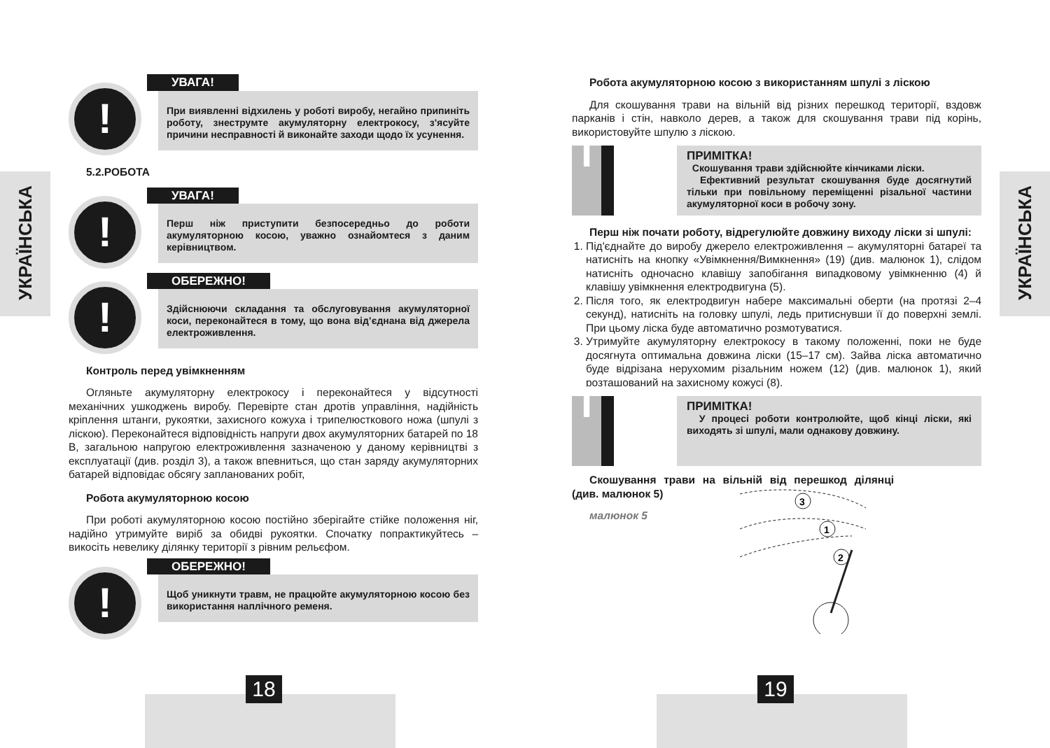УКРАЇНСЬКА
УКРАЇНСЬКА
!
УВАГА!
При виявленні відхилень у роботі виробу, негайно припиніть роботу, знеструмте акумуляторну електрокосу, з'ясуйте причини несправності й виконайте заходи щодо їх усунення.
5.2.РОБОТА
!
УВАГА!
Перш ніж приступити безпосередньо до роботи акумуляторною косою, уважно ознайомтеся з даним керівництвом.
!
ОБЕРЕЖНО!
Здійснюючи складання та обслуговування акумуляторної коси, переконайтеся в тому, що вона від’єднана від джерела електроживлення.
Контроль перед увімкненням
Огляньте акумуляторну електрокосу і переконайтеся у відсутності механічних ушкоджень виробу. Перевірте стан дротів управління, надійність кріплення штанги, рукоятки, захисного кожуха і трипелюсткового ножа (шпулі з ліскою). Переконайтеся відповідність напруги двох акумуляторних батарей по 18 В, загальною напругою електроживлення зазначеною у даному керівництві з експлуатації (див. розділ 3), а також впевниться, що стан заряду акумуляторних батарей відповідає обсягу запланованих робіт,
Робота акумуляторною косою
При роботі акумуляторною косою постійно зберігайте стійке положення ніг, надійно утримуйте виріб за обидві рукоятки. Спочатку попрактикуйтесь – викосіть невелику ділянку території з рівним рельєфом.
!
ОБЕРЕЖНО!
Щоб уникнути травм, не працюйте акумуляторною косою без використання наплічного ременя.
Робота акумуляторною косою з використанням шпулі з ліскою
Для скошування трави на вільній від різних перешкод території, вздовж парканів і стін, навколо дерев, а також для скошування трави під корінь, використовуйте шпулю з ліскою.
i
ПРИМІТКА!
Скошування трави здійснюйте кінчиками ліски.
Ефективний результат скошування буде досягнутий тільки при повільному переміщенні різальної частини акумуляторної коси в робочу зону.
Перш ніж почати роботу, відрегулюйте довжину виходу ліски зі шпулі:
1. Під'єднайте до виробу джерело електроживлення – акумуляторні батареї та натисніть на кнопку «Увімкнення/Вимкнення» (19) (див. малюнок 1), слідом натисніть одночасно клавішу запобігання випадковому увімкненню (4) й клавішу увімкнення електродвигуна (5).
2. Після того, як електродвигун набере максимальні оберти (на протязі 2–4 секунд), натисніть на головку шпулі, ледь притиснувши її до поверхні землі. При цьому ліска буде автоматично розмотуватися.
3. Утримуйте акумуляторну електрокосу в такому положенні, поки не буде досягнута оптимальна довжина ліски (15–17 см). Зайва ліска автоматично буде відрізана нерухомим різальним ножем (12) (див. малюнок 1), який розташований на захисному кожусі (8).
i
ПРИМІТКА!
У процесі роботи контролюйте, щоб кінці ліски, які виходять зі шпулі, мали однакову довжину.
Скошування трави на вільній від перешкод ділянці (див. малюнок 5)
малюнок 5
3
1
2
18 19